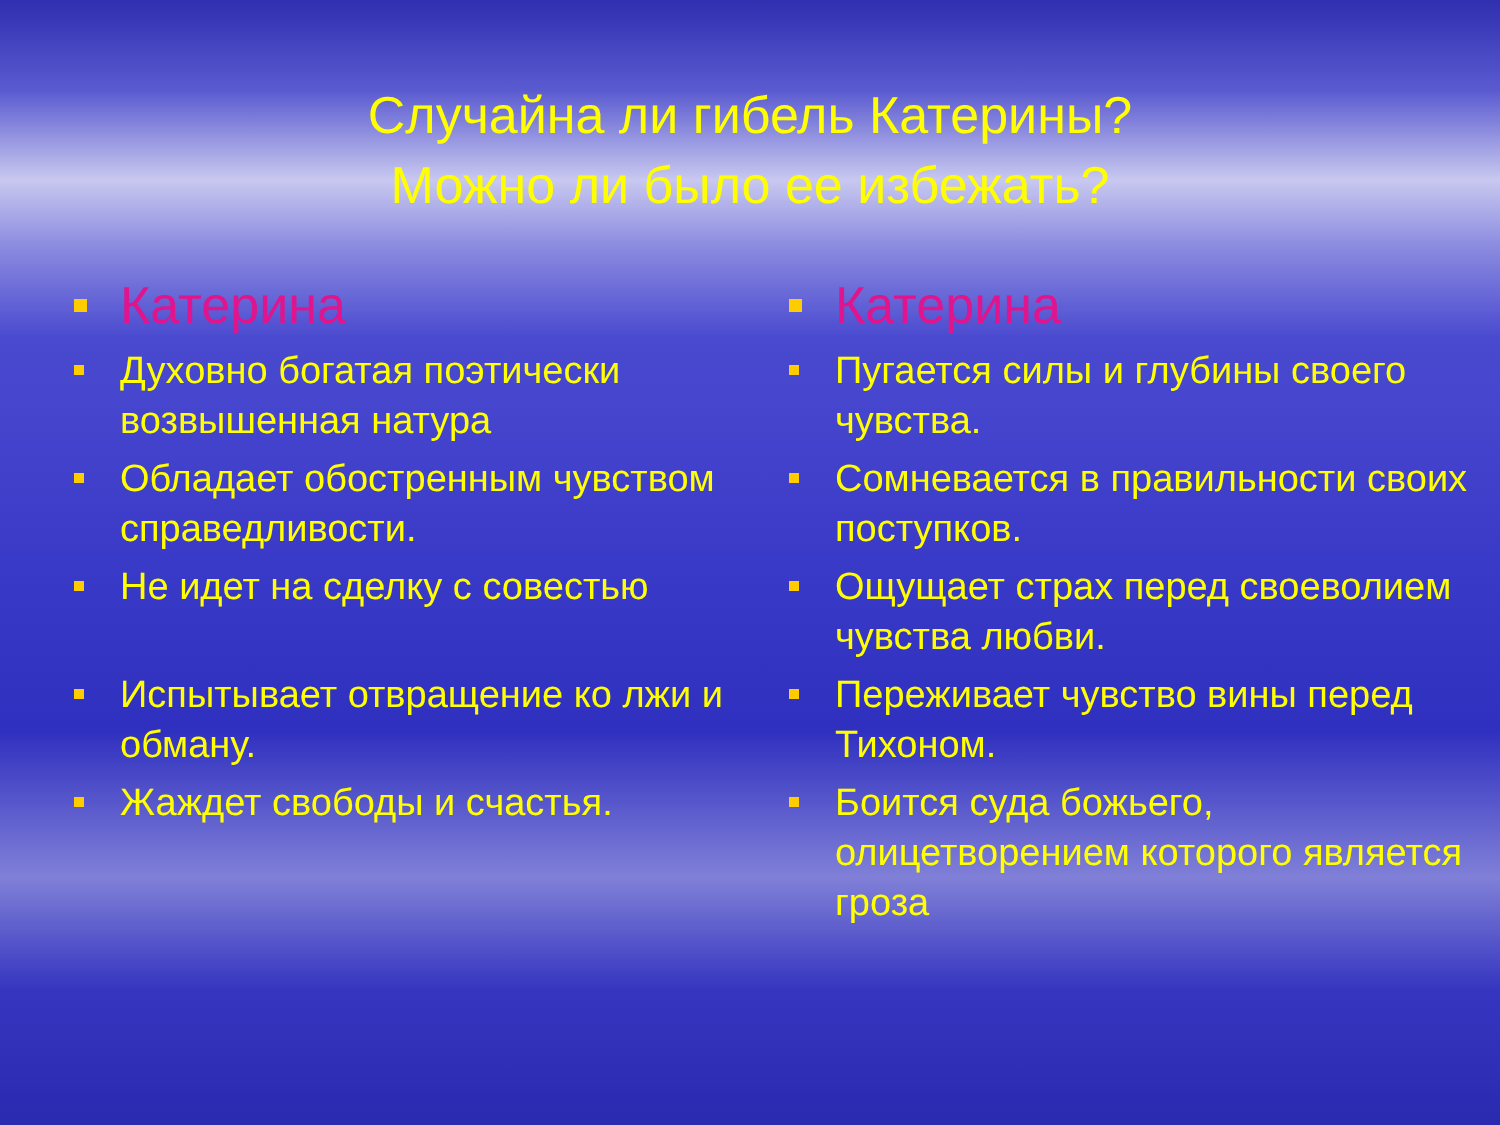Случайна ли гибель Катерины?
Можно ли было ее избежать?
Катерина
Духовно богатая поэтически возвышенная натура
Обладает обостренным чувством справедливости.
Не идет на сделку с совестью
Испытывает отвращение ко лжи и обману.
Жаждет свободы и счастья.
Катерина
Пугается силы и глубины своего чувства.
Сомневается в правильности своих поступков.
Ощущает страх перед своеволием чувства любви.
Переживает чувство вины перед Тихоном.
Боится суда божьего, олицетворением которого является гроза